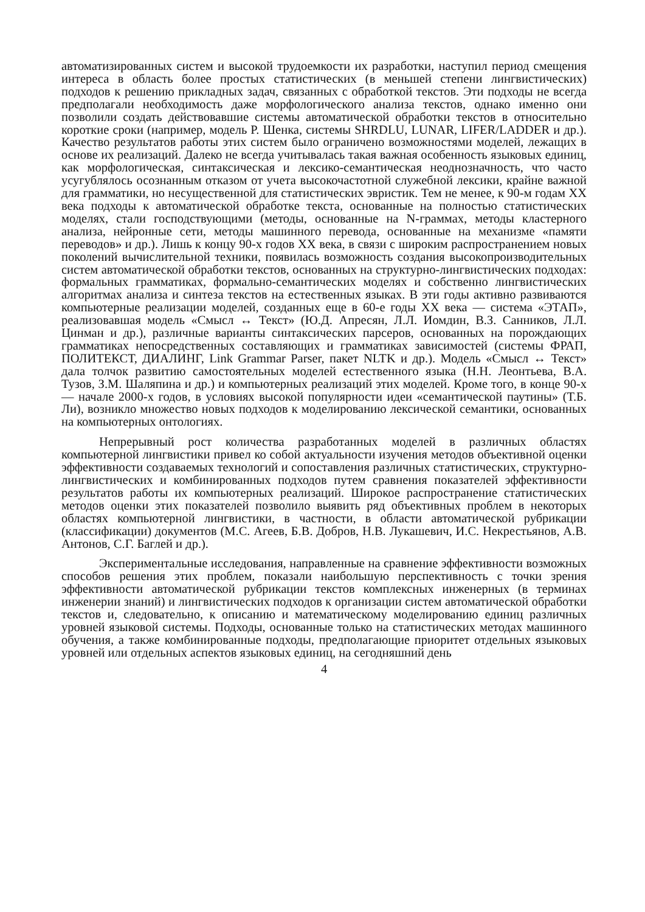автоматизированных систем и высокой трудоемкости их разработки, наступил период смещения интереса в область более простых статистических (в меньшей степени лингвистических) подходов к решению прикладных задач, связанных с обработкой текстов. Эти подходы не всегда предполагали необходимость даже морфологического анализа текстов, однако именно они позволили создать действовавшие системы автоматической обработки текстов в относительно короткие сроки (например, модель Р. Шенка, системы SHRDLU, LUNAR, LIFER/LADDER и др.). Качество результатов работы этих систем было ограничено возможностями моделей, лежащих в основе их реализаций. Далеко не всегда учитывалась такая важная особенность языковых единиц, как морфологическая, синтаксическая и лексико-семантическая неоднозначность, что часто усугублялось осознанным отказом от учета высокочастотной служебной лексики, крайне важной для грамматики, но несущественной для статистических эвристик. Тем не менее, к 90-м годам XX века подходы к автоматической обработке текста, основанные на полностью статистических моделях, стали господствующими (методы, основанные на N-граммах, методы кластерного анализа, нейронные сети, методы машинного перевода, основанные на механизме «памяти переводов» и др.). Лишь к концу 90-х годов XX века, в связи с широким распространением новых поколений вычислительной техники, появилась возможность создания высокопроизводительных систем автоматической обработки текстов, основанных на структурно-лингвистических подходах: формальных грамматиках, формально-семантических моделях и собственно лингвистических алгоритмах анализа и синтеза текстов на естественных языках. В эти годы активно развиваются компьютерные реализации моделей, созданных еще в 60-е годы XX века — система «ЭТАП», реализовавшая модель «Смысл ↔ Текст» (Ю.Д. Апресян, Л.Л. Иомдин, В.З. Санников, Л.Л. Цинман и др.), различные варианты синтаксических парсеров, основанных на порождающих грамматиках непосредственных составляющих и грамматиках зависимостей (системы ФРАП, ПОЛИТЕКСТ, ДИАЛИНГ, Link Grammar Parser, пакет NLTK и др.). Модель «Смысл ↔ Текст» дала толчок развитию самостоятельных моделей естественного языка (Н.Н. Леонтьева, В.А. Тузов, З.М. Шаляпина и др.) и компьютерных реализаций этих моделей. Кроме того, в конце 90-х — начале 2000-х годов, в условиях высокой популярности идеи «семантической паутины» (Т.Б. Ли), возникло множество новых подходов к моделированию лексической семантики, основанных на компьютерных онтологиях.
Непрерывный рост количества разработанных моделей в различных областях компьютерной лингвистики привел ко собой актуальности изучения методов объективной оценки эффективности создаваемых технологий и сопоставления различных статистических, структурно-лингвистических и комбинированных подходов путем сравнения показателей эффективности результатов работы их компьютерных реализаций. Широкое распространение статистических методов оценки этих показателей позволило выявить ряд объективных проблем в некоторых областях компьютерной лингвистики, в частности, в области автоматической рубрикации (классификации) документов (М.С. Агеев, Б.В. Добров, Н.В. Лукашевич, И.С. Некрестьянов, А.В. Антонов, С.Г. Баглей и др.).
Экспериментальные исследования, направленные на сравнение эффективности возможных способов решения этих проблем, показали наибольшую перспективность с точки зрения эффективности автоматической рубрикации текстов комплексных инженерных (в терминах инженерии знаний) и лингвистических подходов к организации систем автоматической обработки текстов и, следовательно, к описанию и математическому моделированию единиц различных уровней языковой системы. Подходы, основанные только на статистических методах машинного обучения, а также комбинированные подходы, предполагающие приоритет отдельных языковых уровней или отдельных аспектов языковых единиц, на сегодняшний день
4